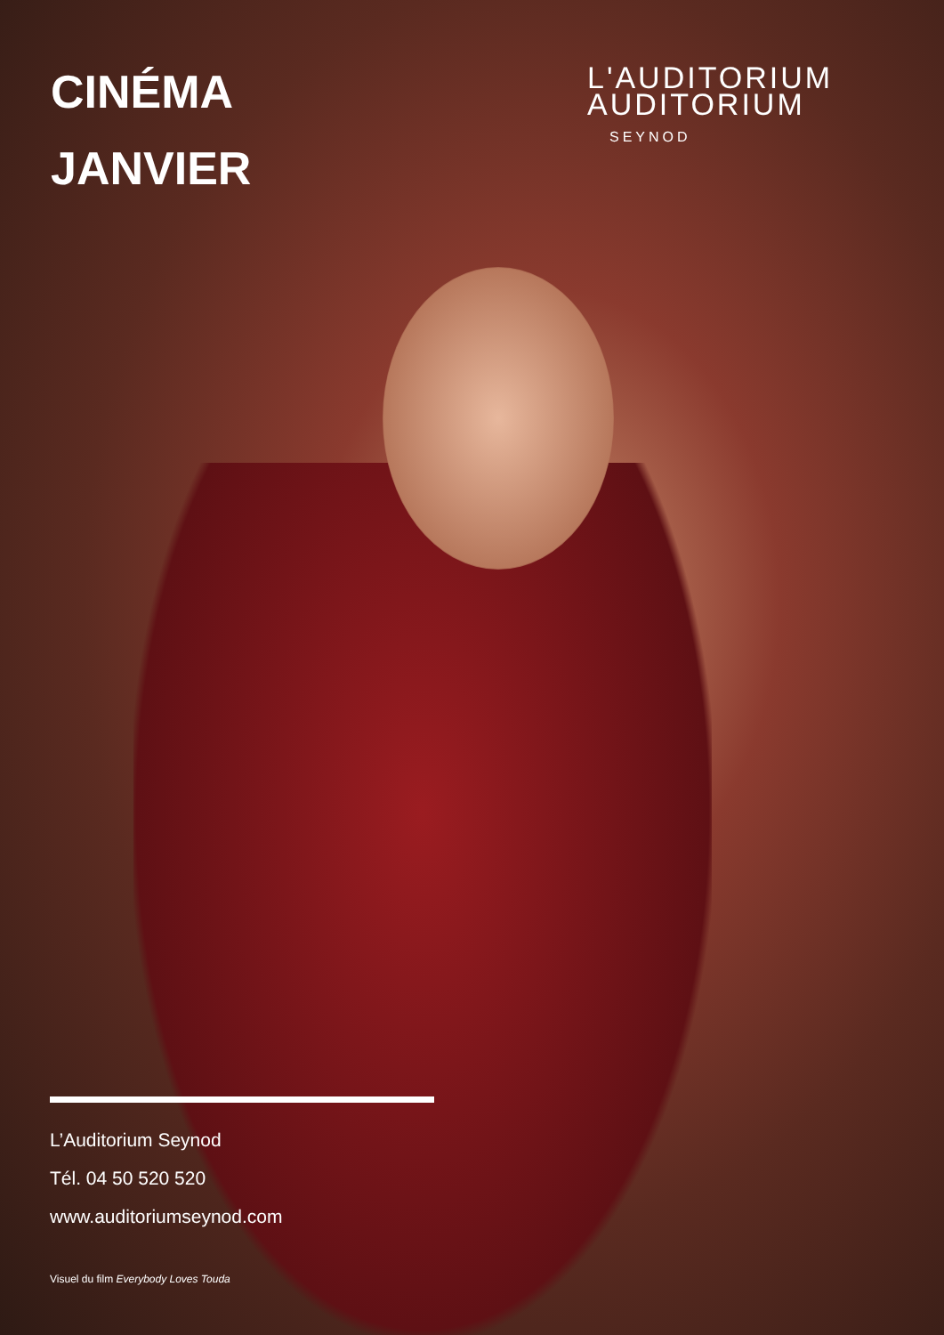CINÉMA
JANVIER
L'AUDITORIUM
AUDITORIUM
SEYNOD
L’Auditorium Seynod
Tél. 04 50 520 520
www.auditoriumseynod.com
Visuel du film Everybody Loves Touda